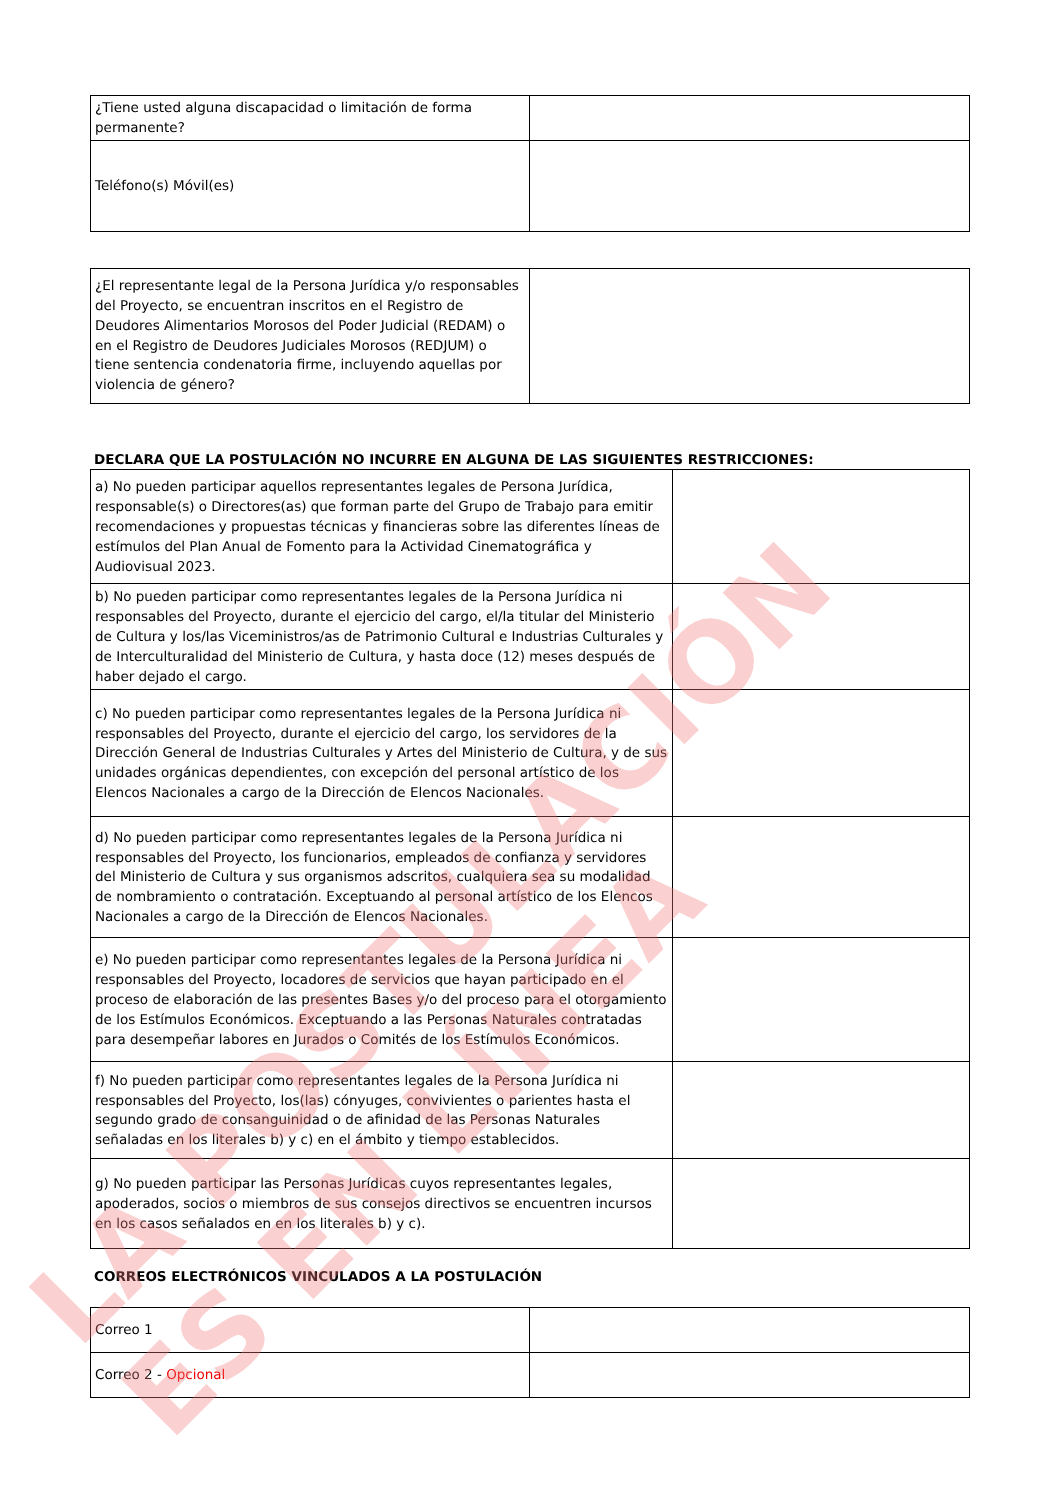| ¿Tiene usted alguna discapacidad o limitación de forma permanente? | |
| Teléfono(s) Móvil(es) | |
| ¿El representante legal de la Persona Jurídica y/o responsables del Proyecto, se encuentran inscritos en el Registro de Deudores Alimentarios Morosos del Poder Judicial (REDAM) o en el Registro de Deudores Judiciales Morosos (REDJUM) o tiene sentencia condenatoria firme, incluyendo aquellas por violencia de género? | |
DECLARA QUE LA POSTULACIÓN NO INCURRE EN ALGUNA DE LAS SIGUIENTES RESTRICCIONES:
| a) No pueden participar aquellos representantes legales de Persona Jurídica, responsable(s) o Directores(as) que forman parte del Grupo de Trabajo para emitir recomendaciones y propuestas técnicas y financieras sobre las diferentes líneas de estímulos del Plan Anual de Fomento para la Actividad Cinematográfica y Audiovisual 2023. | |
| b) No pueden participar como representantes legales de la Persona Jurídica ni responsables del Proyecto, durante el ejercicio del cargo, el/la titular del Ministerio de Cultura y los/las Viceministros/as de Patrimonio Cultural e Industrias Culturales y de Interculturalidad del Ministerio de Cultura, y hasta doce (12) meses después de haber dejado el cargo. | |
| c) No pueden participar como representantes legales de la Persona Jurídica ni responsables del Proyecto, durante el ejercicio del cargo, los servidores de la Dirección General de Industrias Culturales y Artes del Ministerio de Cultura, y de sus unidades orgánicas dependientes, con excepción del personal artístico de los Elencos Nacionales a cargo de la Dirección de Elencos Nacionales. | |
| d) No pueden participar como representantes legales de la Persona Jurídica ni responsables del Proyecto, los funcionarios, empleados de confianza y servidores del Ministerio de Cultura y sus organismos adscritos, cualquiera sea su modalidad de nombramiento o contratación. Exceptuando al personal artístico de los Elencos Nacionales a cargo de la Dirección de Elencos Nacionales. | |
| e) No pueden participar como representantes legales de la Persona Jurídica ni responsables del Proyecto, locadores de servicios que hayan participado en el proceso de elaboración de las presentes Bases y/o del proceso para el otorgamiento de los Estímulos Económicos. Exceptuando a las Personas Naturales contratadas para desempeñar labores en Jurados o Comités de los Estímulos Económicos. | |
| f) No pueden participar como representantes legales de la Persona Jurídica ni responsables del Proyecto, los(las) cónyuges, convivientes o parientes hasta el segundo grado de consanguinidad o de afinidad de las Personas Naturales señaladas en los literales b) y c) en el ámbito y tiempo establecidos. | |
| g) No pueden participar las Personas Jurídicas cuyos representantes legales, apoderados, socios o miembros de sus consejos directivos se encuentren incursos en los casos señalados en en los literales b) y c). | |
CORREOS ELECTRÓNICOS VINCULADOS A LA POSTULACIÓN
| Correo 1 | |
| Correo 2 - Opcional | |
LA POSTULACIÓN
ES EN LÍNEA